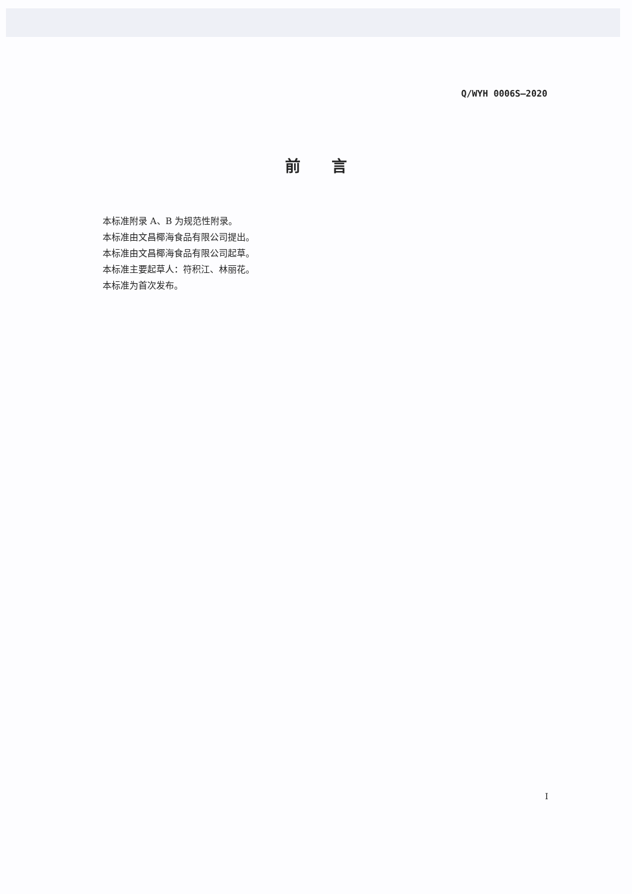Q/WYH 0006S—2020
前言
本标准附录 A、B 为规范性附录。
本标准由文昌椰海食品有限公司提出。
本标准由文昌椰海食品有限公司起草。
本标准主要起草人：符积江、林丽花。
本标准为首次发布。
I